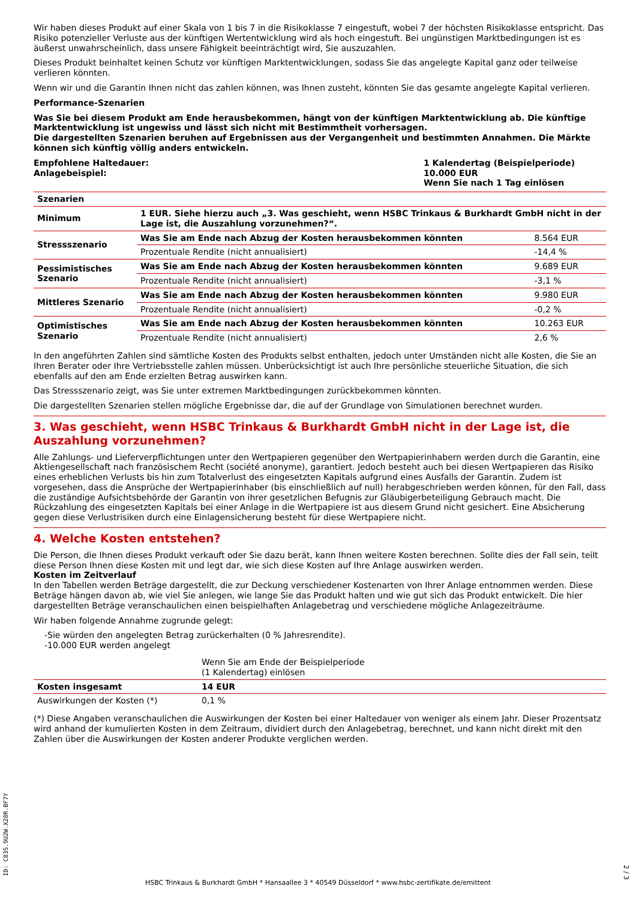Wir haben dieses Produkt auf einer Skala von 1 bis 7 in die Risikoklasse 7 eingestuft, wobei 7 der höchsten Risikoklasse entspricht. Das Risiko potenzieller Verluste aus der künftigen Wertentwicklung wird als hoch eingestuft. Bei ungünstigen Marktbedingungen ist es äußerst unwahrscheinlich, dass unsere Fähigkeit beeinträchtigt wird, Sie auszuzahlen.
Dieses Produkt beinhaltet keinen Schutz vor künftigen Marktentwicklungen, sodass Sie das angelegte Kapital ganz oder teilweise verlieren könnten.
Wenn wir und die Garantin Ihnen nicht das zahlen können, was Ihnen zusteht, könnten Sie das gesamte angelegte Kapital verlieren.
Performance-Szenarien
Was Sie bei diesem Produkt am Ende herausbekommen, hängt von der künftigen Marktentwicklung ab. Die künftige Marktentwicklung ist ungewiss und lässt sich nicht mit Bestimmtheit vorhersagen.
Die dargestellten Szenarien beruhen auf Ergebnissen aus der Vergangenheit und bestimmten Annahmen. Die Märkte können sich künftig völlig anders entwickeln.
Empfohlene Haltedauer:
Anlagebeispiel:
1 Kalendertag (Beispielperiode)
10.000 EUR
Wenn Sie nach 1 Tag einlösen
| Szenarien | | |
| --- | --- | --- |
| Minimum | 1 EUR. Siehe hierzu auch „3. Was geschieht, wenn HSBC Trinkaus & Burkhardt GmbH nicht in der Lage ist, die Auszahlung vorzunehmen?“. | |
| Stressszenario | Was Sie am Ende nach Abzug der Kosten herausbekommen könnten | 8.564 EUR |
| | Prozentuale Rendite (nicht annualisiert) | -14,4 % |
| Pessimistisches Szenario | Was Sie am Ende nach Abzug der Kosten herausbekommen könnten | 9.689 EUR |
| | Prozentuale Rendite (nicht annualisiert) | -3,1 % |
| Mittleres Szenario | Was Sie am Ende nach Abzug der Kosten herausbekommen könnten | 9.980 EUR |
| | Prozentuale Rendite (nicht annualisiert) | -0,2 % |
| Optimistisches Szenario | Was Sie am Ende nach Abzug der Kosten herausbekommen könnten | 10.263 EUR |
| | Prozentuale Rendite (nicht annualisiert) | 2,6 % |
In den angeführten Zahlen sind sämtliche Kosten des Produkts selbst enthalten, jedoch unter Umständen nicht alle Kosten, die Sie an Ihren Berater oder Ihre Vertriebsstelle zahlen müssen. Unberücksichtigt ist auch Ihre persönliche steuerliche Situation, die sich ebenfalls auf den am Ende erzielten Betrag auswirken kann.
Das Stressszenario zeigt, was Sie unter extremen Marktbedingungen zurückbekommen könnten.
Die dargestellten Szenarien stellen mögliche Ergebnisse dar, die auf der Grundlage von Simulationen berechnet wurden.
3. Was geschieht, wenn HSBC Trinkaus & Burkhardt GmbH nicht in der Lage ist, die Auszahlung vorzunehmen?
Alle Zahlungs- und Lieferverpflichtungen unter den Wertpapieren gegenüber den Wertpapierinhabern werden durch die Garantin, eine Aktiengesellschaft nach französischem Recht (société anonyme), garantiert. Jedoch besteht auch bei diesen Wertpapieren das Risiko eines erheblichen Verlusts bis hin zum Totalverlust des eingesetzten Kapitals aufgrund eines Ausfalls der Garantin. Zudem ist vorgesehen, dass die Ansprüche der Wertpapierinhaber (bis einschließlich auf null) herabgeschrieben werden können, für den Fall, dass die zuständige Aufsichtsbehörde der Garantin von ihrer gesetzlichen Befugnis zur Gläubigerbeteiligung Gebrauch macht. Die Rückzahlung des eingesetzten Kapitals bei einer Anlage in die Wertpapiere ist aus diesem Grund nicht gesichert. Eine Absicherung gegen diese Verlustrisiken durch eine Einlagensicherung besteht für diese Wertpapiere nicht.
4. Welche Kosten entstehen?
Die Person, die Ihnen dieses Produkt verkauft oder Sie dazu berät, kann Ihnen weitere Kosten berechnen. Sollte dies der Fall sein, teilt diese Person Ihnen diese Kosten mit und legt dar, wie sich diese Kosten auf Ihre Anlage auswirken werden.
Kosten im Zeitverlauf
In den Tabellen werden Beträge dargestellt, die zur Deckung verschiedener Kostenarten von Ihrer Anlage entnommen werden. Diese Beträge hängen davon ab, wie viel Sie anlegen, wie lange Sie das Produkt halten und wie gut sich das Produkt entwickelt. Die hier dargestellten Beträge veranschaulichen einen beispielhaften Anlagebetrag und verschiedene mögliche Anlagezeiträume.
Wir haben folgende Annahme zugrunde gelegt:
-Sie würden den angelegten Betrag zurückerhalten (0 % Jahresrendite).
-10.000 EUR werden angelegt
| | Wenn Sie am Ende der Beispielperiode (1 Kalendertag) einlösen | |
| Kosten insgesamt | 14 EUR | |
| Auswirkungen der Kosten (*) | 0,1 % | |
(*) Diese Angaben veranschaulichen die Auswirkungen der Kosten bei einer Haltedauer von weniger als einem Jahr. Dieser Prozentsatz wird anhand der kumulierten Kosten in dem Zeitraum, dividiert durch den Anlagebetrag, berechnet, und kann nicht direkt mit den Zahlen über die Auswirkungen der Kosten anderer Produkte verglichen werden.
ID: C83S.9U2W.X28R.BF7Y
HSBC Trinkaus & Burkhardt GmbH * Hansaallee 3 * 40549 Düsseldorf * www.hsbc-zertifikate.de/emittent
2 / 3